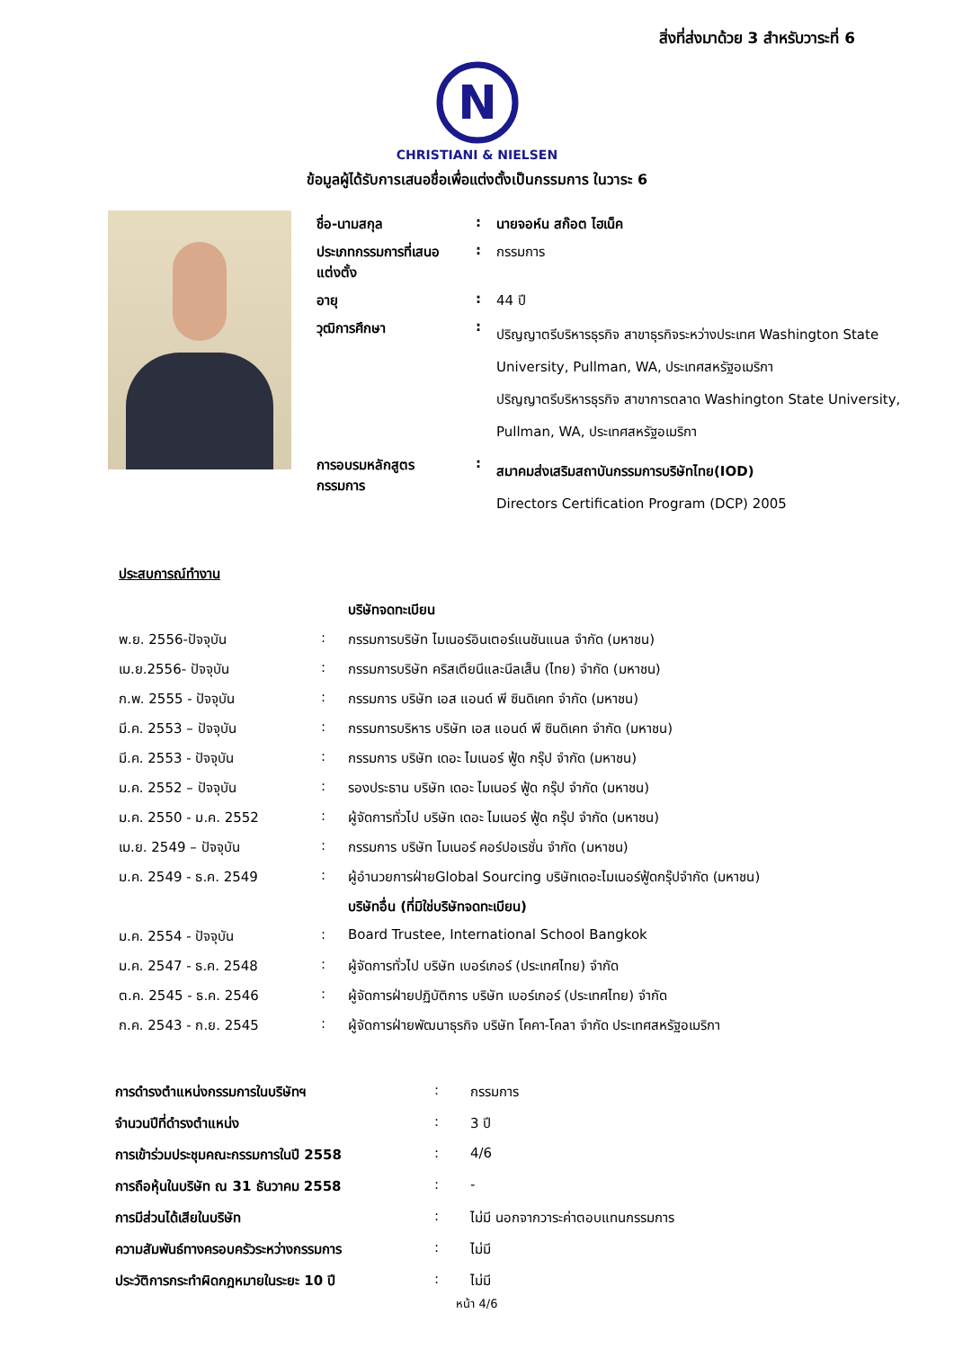สิ่งที่ส่งมาด้วย 3 สำหรับวาระที่ 6
N
CHRISTIANI & NIELSEN
ข้อมูลผู้ได้รับการเสนอชื่อเพื่อแต่งตั้งเป็นกรรมการ ในวาระ 6
| ชื่อ-นามสกุล | : | นายจอห์น สก๊อต ไฮเน็ค |
| ประเภทกรรมการที่เสนอแต่งตั้ง | : | กรรมการ |
| อายุ | : | 44 ปี |
| วุฒิการศึกษา | : | ปริญญาตรีบริหารธุรกิจ สาขาธุรกิจระหว่างประเทศ Washington State University, Pullman, WA, ประเทศสหรัฐอเมริกา ปริญญาตรีบริหารธุรกิจ สาขาการตลาด Washington State University, Pullman, WA, ประเทศสหรัฐอเมริกา |
| การอบรมหลักสูตรกรรมการ | : | สมาคมส่งเสริมสถาบันกรรมการบริษัทไทย(IOD) Directors Certification Program (DCP) 2005 |
| ประสบการณ์ทำงาน | | |
| | | บริษัทจดทะเบียน |
| พ.ย. 2556-ปัจจุบัน | : | กรรมการบริษัท ไมเนอร์อินเตอร์แนชันแนล จำกัด (มหาชน) |
| เม.ย.2556- ปัจจุบัน | : | กรรมการบริษัท คริสเตียนีและนีลเส็น (ไทย) จำกัด (มหาชน) |
| ก.พ. 2555 - ปัจจุบัน | : | กรรมการ บริษัท เอส แอนด์ พี ซินดิเคท จำกัด (มหาชน) |
| มี.ค. 2553 – ปัจจุบัน | : | กรรมการบริหาร บริษัท เอส แอนด์ พี ซินดิเคท จำกัด (มหาชน) |
| มี.ค. 2553 - ปัจจุบัน | : | กรรมการ บริษัท เดอะ ไมเนอร์ ฟู้ด กรุ๊ป จำกัด (มหาชน) |
| ม.ค. 2552 – ปัจจุบัน | : | รองประธาน บริษัท เดอะ ไมเนอร์ ฟู้ด กรุ๊ป จำกัด (มหาชน) |
| ม.ค. 2550 - ม.ค. 2552 | : | ผู้จัดการทั่วไป บริษัท เดอะ ไมเนอร์ ฟู้ด กรุ๊ป จำกัด (มหาชน) |
| เม.ย. 2549 – ปัจจุบัน | : | กรรมการ บริษัท ไมเนอร์ คอร์ปอเรชั่น จำกัด (มหาชน) |
| ม.ค. 2549 - ธ.ค. 2549 | : | ผู้อำนวยการฝ่ายGlobal Sourcing บริษัทเดอะไมเนอร์ฟู้ดกรุ๊ปจำกัด (มหาชน) |
| | | บริษัทอื่น (ที่มิใช่บริษัทจดทะเบียน) |
| ม.ค. 2554 - ปัจจุบัน | : | Board Trustee, International School Bangkok |
| ม.ค. 2547 - ธ.ค. 2548 | : | ผู้จัดการทั่วไป บริษัท เบอร์เกอร์ (ประเทศไทย) จำกัด |
| ต.ค. 2545 - ธ.ค. 2546 | : | ผู้จัดการฝ่ายปฏิบัติการ บริษัท เบอร์เกอร์ (ประเทศไทย) จำกัด |
| ก.ค. 2543 - ก.ย. 2545 | : | ผู้จัดการฝ่ายพัฒนาธุรกิจ บริษัท โคคา-โคลา จำกัด ประเทศสหรัฐอเมริกา |
| การดำรงตำแหน่งกรรมการในบริษัทฯ | : | กรรมการ |
| จำนวนปีที่ดำรงตำแหน่ง | : | 3 ปี |
| การเข้าร่วมประชุมคณะกรรมการในปี 2558 | : | 4/6 |
| การถือหุ้นในบริษัท ณ 31 ธันวาคม 2558 | : | - |
| การมีส่วนได้เสียในบริษัท | : | ไม่มี นอกจากวาระค่าตอบแทนกรรมการ |
| ความสัมพันธ์ทางครอบครัวระหว่างกรรมการ | : | ไม่มี |
| ประวัติการกระทำผิดกฎหมายในระยะ 10 ปี | : | ไม่มี |
หน้า 4/6